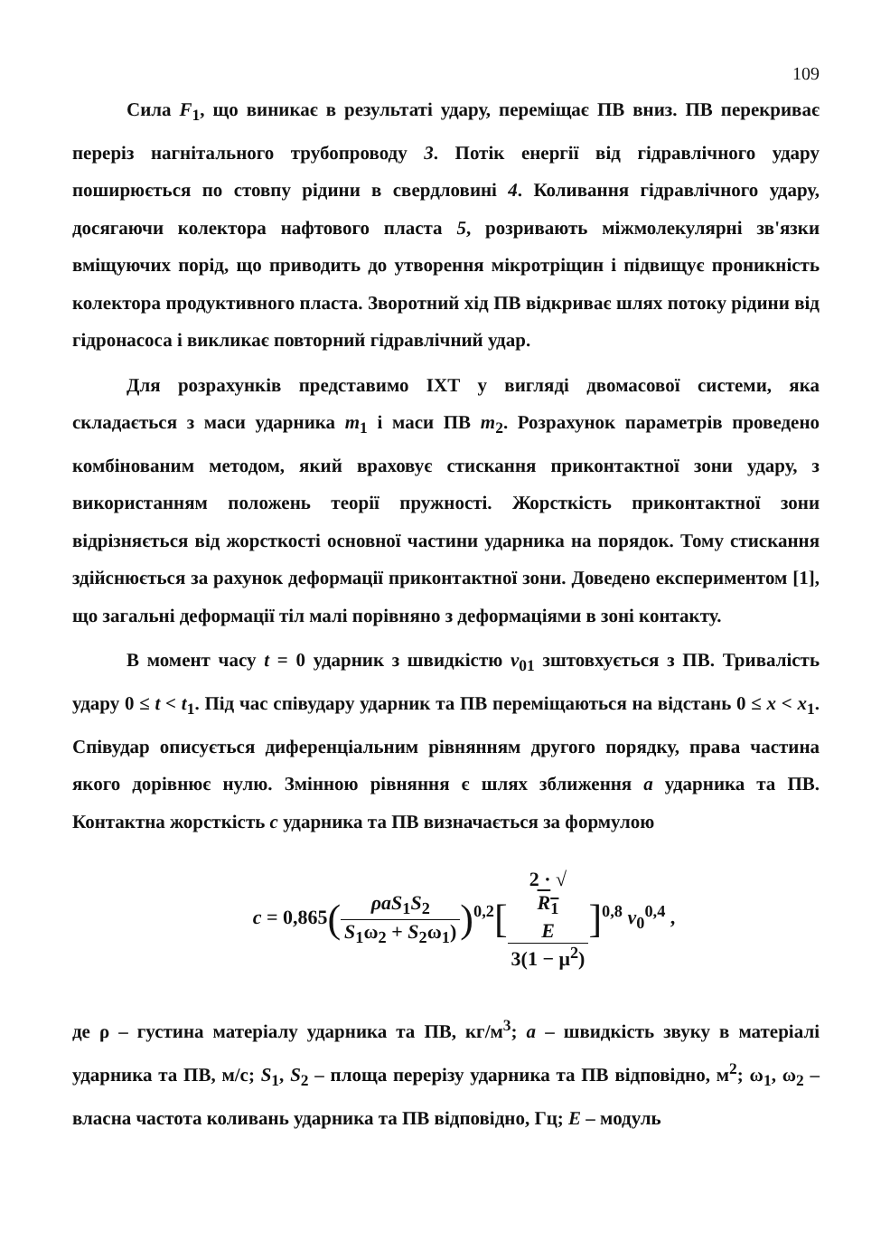109
Сила F<sub>1</sub>, що виникає в результаті удару, переміщає ПВ вниз. ПВ перекриває переріз нагнітального трубопроводу 3. Потік енергії від гідравлічного удару поширюється по стовпу рідини в свердловині 4. Коливання гідравлічного удару, досягаючи колектора нафтового пласта 5, розривають міжмолекулярні зв'язки вміщуючих порід, що приводить до утворення мікротріщин і підвищує проникність колектора продуктивного пласта. Зворотний хід ПВ відкриває шлях потоку рідини від гідронасоса і викликає повторний гідравлічний удар.
Для розрахунків представимо ІХТ у вигляді двомасової системи, яка складається з маси ударника m<sub>1</sub> і маси ПВ m<sub>2</sub>. Розрахунок параметрів проведено комбінованим методом, який враховує стискання приконтактної зони удару, з використанням положень теорії пружності. Жорсткість приконтактної зони відрізняється від жорсткості основної частини ударника на порядок. Тому стискання здійснюється за рахунок деформації приконтактної зони. Доведено експериментом [1], що загальні деформації тіл малі порівняно з деформаціями в зоні контакту.
В момент часу t = 0 ударник з швидкістю v<sub>01</sub> зштовхується з ПВ. Тривалість удару 0 ≤ t < t<sub>1</sub>. Під час співудару ударник та ПВ переміщаються на відстань 0 ≤ x < x<sub>1</sub>. Співудар описується диференціальним рівнянням другого порядку, права частина якого дорівнює нулю. Змінною рівняння є шлях зближення a ударника та ПВ. Контактна жорсткість c ударника та ПВ визначається за формулою
c = 0,865(ρaS<sub>1</sub>S<sub>2</sub> S<sub>1</sub>ω<sub>2</sub> + S<sub>2</sub>ω<sub>1</sub>))<sup>0,2</sup>[2 · √
R<sub>1</sub>
E 3(1 − μ<sup>2</sup>)]<sup>0,8</sup> v<sub>0</sub><sup>0,4</sup> ,
де ρ – густина матеріалу ударника та ПВ, кг/м<sup>3</sup>; a – швидкість звуку в матеріалі ударника та ПВ, м/с; S<sub>1</sub>, S<sub>2</sub> – площа перерізу ударника та ПВ відповідно, м<sup>2</sup>; ω<sub>1</sub>, ω<sub>2</sub> – власна частота коливань ударника та ПВ відповідно, Гц; E – модуль